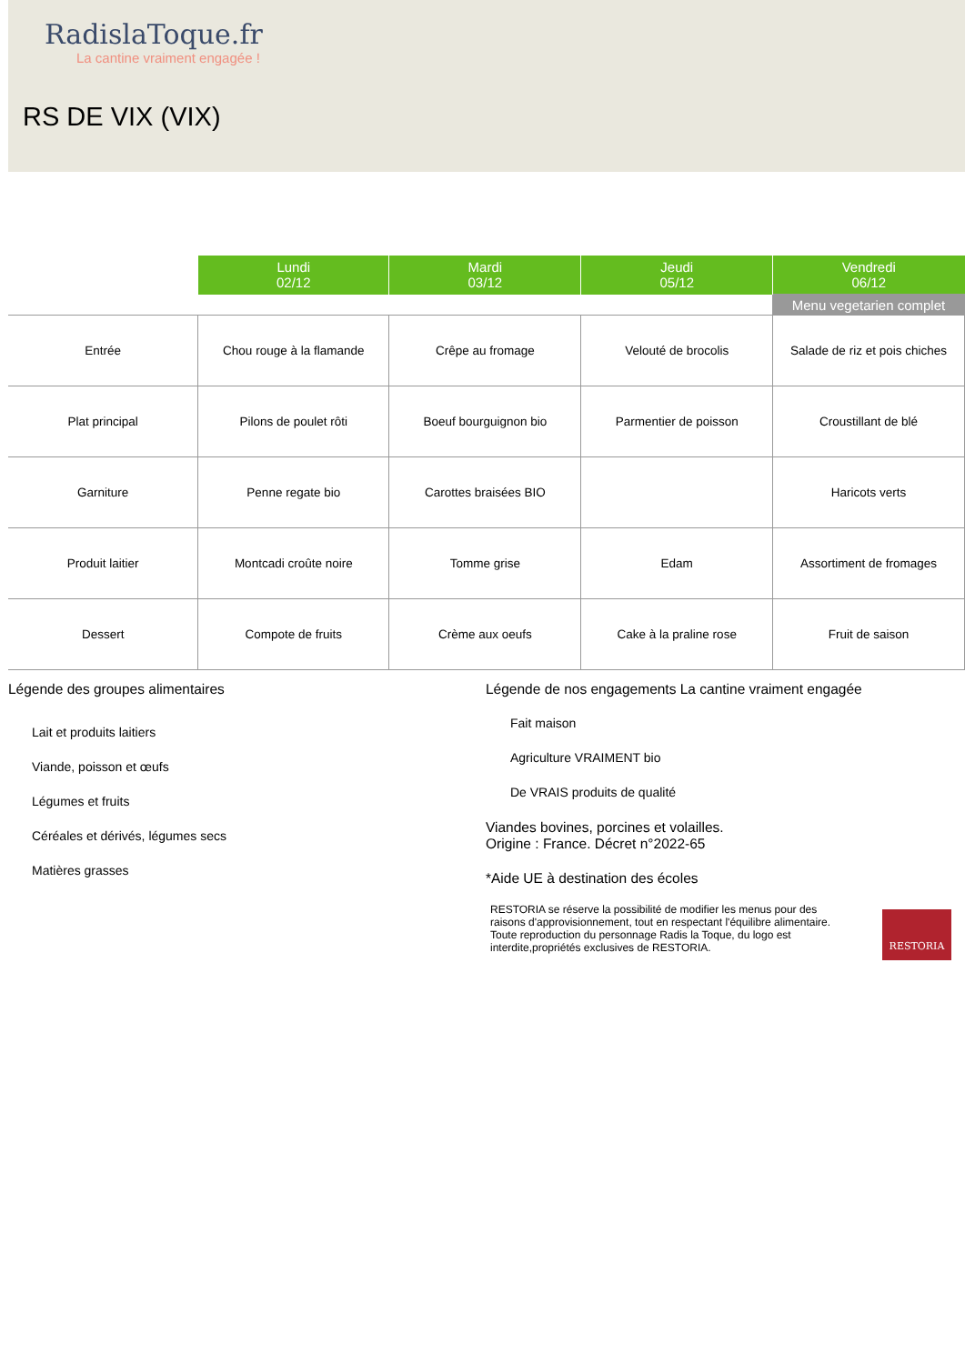RadislaToque.fr
La cantine vraiment engagée !
RS DE VIX (VIX)
| | Lundi 02/12 | Mardi 03/12 | Jeudi 05/12 | Vendredi 06/12 |
| | | | | Menu vegetarien complet |
| Entrée | Chou rouge à la flamande | Crêpe au fromage | Velouté de brocolis | Salade de riz et pois chiches |
| Plat principal | Pilons de poulet rôti | Boeuf bourguignon bio | Parmentier de poisson | Croustillant de blé |
| Garniture | Penne regate bio | Carottes braisées BIO | | Haricots verts |
| Produit laitier | Montcadi croûte noire | Tomme grise | Edam | Assortiment de fromages |
| Dessert | Compote de fruits | Crème aux oeufs | Cake à la praline rose | Fruit de saison |
Légende des groupes alimentaires
Lait et produits laitiers
Viande, poisson et œufs
Légumes et fruits
Céréales et dérivés, légumes secs
Matières grasses
Légende de nos engagements La cantine vraiment engagée
Fait maison
Agriculture VRAIMENT bio
De VRAIS produits de qualité
Viandes bovines, porcines et volailles.
Origine : France. Décret n°2022-65
*Aide UE à destination des écoles
RESTORIA se réserve la possibilité de modifier les menus pour des raisons d'approvisionnement, tout en respectant l'équilibre alimentaire. Toute reproduction du personnage Radis la Toque, du logo est interdite,propriétés exclusives de RESTORIA.
RESTORIA